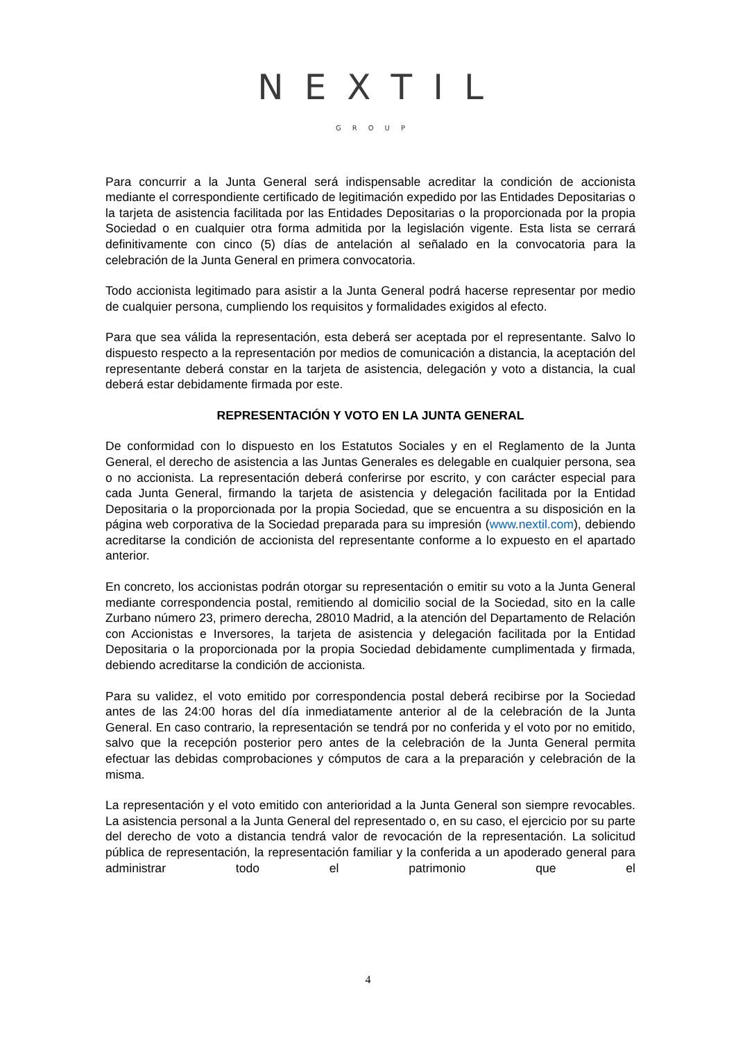NEXTIL
GROUP
Para concurrir a la Junta General será indispensable acreditar la condición de accionista mediante el correspondiente certificado de legitimación expedido por las Entidades Depositarias o la tarjeta de asistencia facilitada por las Entidades Depositarias o la proporcionada por la propia Sociedad o en cualquier otra forma admitida por la legislación vigente. Esta lista se cerrará definitivamente con cinco (5) días de antelación al señalado en la convocatoria para la celebración de la Junta General en primera convocatoria.
Todo accionista legitimado para asistir a la Junta General podrá hacerse representar por medio de cualquier persona, cumpliendo los requisitos y formalidades exigidos al efecto.
Para que sea válida la representación, esta deberá ser aceptada por el representante. Salvo lo dispuesto respecto a la representación por medios de comunicación a distancia, la aceptación del representante deberá constar en la tarjeta de asistencia, delegación y voto a distancia, la cual deberá estar debidamente firmada por este.
REPRESENTACIÓN Y VOTO EN LA JUNTA GENERAL
De conformidad con lo dispuesto en los Estatutos Sociales y en el Reglamento de la Junta General, el derecho de asistencia a las Juntas Generales es delegable en cualquier persona, sea o no accionista. La representación deberá conferirse por escrito, y con carácter especial para cada Junta General, firmando la tarjeta de asistencia y delegación facilitada por la Entidad Depositaria o la proporcionada por la propia Sociedad, que se encuentra a su disposición en la página web corporativa de la Sociedad preparada para su impresión (www.nextil.com), debiendo acreditarse la condición de accionista del representante conforme a lo expuesto en el apartado anterior.
En concreto, los accionistas podrán otorgar su representación o emitir su voto a la Junta General mediante correspondencia postal, remitiendo al domicilio social de la Sociedad, sito en la calle Zurbano número 23, primero derecha, 28010 Madrid, a la atención del Departamento de Relación con Accionistas e Inversores, la tarjeta de asistencia y delegación facilitada por la Entidad Depositaria o la proporcionada por la propia Sociedad debidamente cumplimentada y firmada, debiendo acreditarse la condición de accionista.
Para su validez, el voto emitido por correspondencia postal deberá recibirse por la Sociedad antes de las 24:00 horas del día inmediatamente anterior al de la celebración de la Junta General. En caso contrario, la representación se tendrá por no conferida y el voto por no emitido, salvo que la recepción posterior pero antes de la celebración de la Junta General permita efectuar las debidas comprobaciones y cómputos de cara a la preparación y celebración de la misma.
La representación y el voto emitido con anterioridad a la Junta General son siempre revocables. La asistencia personal a la Junta General del representado o, en su caso, el ejercicio por su parte del derecho de voto a distancia tendrá valor de revocación de la representación. La solicitud pública de representación, la representación familiar y la conferida a un apoderado general para administrar todo el patrimonio que el
4